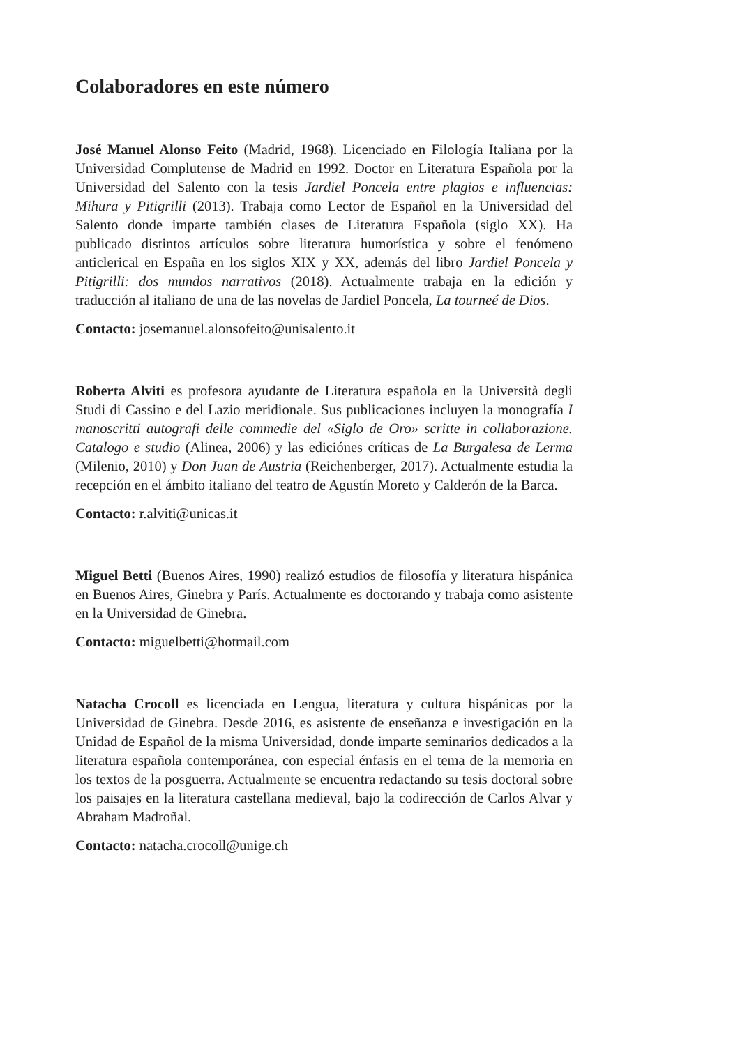Colaboradores en este número
José Manuel Alonso Feito (Madrid, 1968). Licenciado en Filología Italiana por la Universidad Complutense de Madrid en 1992. Doctor en Literatura Española por la Universidad del Salento con la tesis Jardiel Poncela entre plagios e influencias: Mihura y Pitigrilli (2013). Trabaja como Lector de Español en la Universidad del Salento donde imparte también clases de Literatura Española (siglo XX). Ha publicado distintos artículos sobre literatura humorística y sobre el fenómeno anticlerical en España en los siglos XIX y XX, además del libro Jardiel Poncela y Pitigrilli: dos mundos narrativos (2018). Actualmente trabaja en la edición y traducción al italiano de una de las novelas de Jardiel Poncela, La tourneé de Dios.
Contacto: josemanuel.alonsofeito@unisalento.it
Roberta Alviti es profesora ayudante de Literatura española en la Università degli Studi di Cassino e del Lazio meridionale. Sus publicaciones incluyen la monografía I manoscritti autografi delle commedie del «Siglo de Oro» scritte in collaborazione. Catalogo e studio (Alinea, 2006) y las ediciónes críticas de La Burgalesa de Lerma (Milenio, 2010) y Don Juan de Austria (Reichenberger, 2017). Actualmente estudia la recepción en el ámbito italiano del teatro de Agustín Moreto y Calderón de la Barca.
Contacto: r.alviti@unicas.it
Miguel Betti (Buenos Aires, 1990) realizó estudios de filosofía y literatura hispánica en Buenos Aires, Ginebra y París. Actualmente es doctorando y trabaja como asistente en la Universidad de Ginebra.
Contacto: miguelbetti@hotmail.com
Natacha Crocoll es licenciada en Lengua, literatura y cultura hispánicas por la Universidad de Ginebra. Desde 2016, es asistente de enseñanza e investigación en la Unidad de Español de la misma Universidad, donde imparte seminarios dedicados a la literatura española contemporánea, con especial énfasis en el tema de la memoria en los textos de la posguerra. Actualmente se encuentra redactando su tesis doctoral sobre los paisajes en la literatura castellana medieval, bajo la codirección de Carlos Alvar y Abraham Madroñal.
Contacto: natacha.crocoll@unige.ch